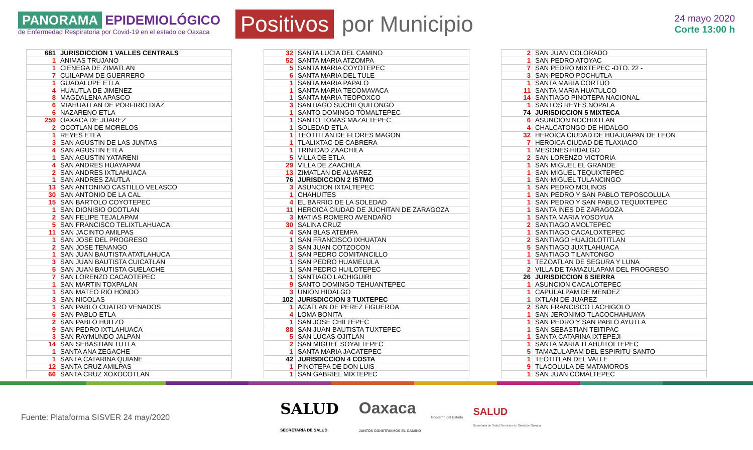PANORAMA EPIDEMIOLÓGICO
de Enfermedad Respiratoria por Covid-19 en el estado de Oaxaca
Positivos por Municipio
24 mayo 2020
Corte 13:00 h
| 681 | JURISDICCION 1 VALLES CENTRALS |
| 1 | ANIMAS TRUJANO |
| 1 | CIENEGA DE ZIMATLAN |
| 7 | CUILAPAM DE GUERRERO |
| 1 | GUADALUPE ETLA |
| 4 | HUAUTLA DE JIMENEZ |
| 8 | MAGDALENA APASCO |
| 6 | MIAHUATLAN DE PORFIRIO DIAZ |
| 6 | NAZARENO ETLA |
| 259 | OAXACA DE JUAREZ |
| 2 | OCOTLAN DE MORELOS |
| 1 | REYES ETLA |
| 3 | SAN AGUSTIN DE LAS JUNTAS |
| 4 | SAN AGUSTIN ETLA |
| 1 | SAN AGUSTIN YATARENI |
| 4 | SAN ANDRES HUAYAPAM |
| 2 | SAN ANDRES IXTLAHUACA |
| 1 | SAN ANDRES ZAUTLA |
| 13 | SAN ANTONINO CASTILLO VELASCO |
| 30 | SAN ANTONIO DE LA CAL |
| 15 | SAN BARTOLO COYOTEPEC |
| 1 | SAN DIONISIO OCOTLAN |
| 2 | SAN FELIPE TEJALAPAM |
| 5 | SAN FRANCISCO TELIXTLAHUACA |
| 11 | SAN JACINTO AMILPAS |
| 1 | SAN JOSE DEL PROGRESO |
| 2 | SAN JOSE TENANGO |
| 1 | SAN JUAN BAUTISTA ATATLAHUCA |
| 3 | SAN JUAN BAUTISTA CUICATLAN |
| 5 | SAN JUAN BAUTISTA GUELACHE |
| 7 | SAN LORENZO CACAOTEPEC |
| 1 | SAN MARTIN TOXPALAN |
| 1 | SAN MATEO RIO HONDO |
| 3 | SAN NICOLAS |
| 1 | SAN PABLO CUATRO VENADOS |
| 6 | SAN PABLO ETLA |
| 2 | SAN PABLO HUITZO |
| 9 | SAN PEDRO IXTLAHUACA |
| 3 | SAN RAYMUNDO JALPAN |
| 14 | SAN SEBASTIAN TUTLA |
| 1 | SANTA ANA ZEGACHE |
| 1 | SANTA CATARINA QUIANE |
| 12 | SANTA CRUZ AMILPAS |
| 66 | SANTA CRUZ XOXOCOTLAN |
| 32 | SANTA LUCIA DEL CAMINO |
| 52 | SANTA MARIA ATZOMPA |
| 5 | SANTA MARIA COYOTEPEC |
| 6 | SANTA MARIA DEL TULE |
| 1 | SANTA MARIA PAPALO |
| 1 | SANTA MARIA TECOMAVACA |
| 1 | SANTA MARIA TEOPOXCO |
| 3 | SANTIAGO SUCHILQUITONGO |
| 1 | SANTO DOMINGO TOMALTEPEC |
| 1 | SANTO TOMAS MAZALTEPEC |
| 1 | SOLEDAD ETLA |
| 1 | TEOTITLAN DE FLORES MAGON |
| 1 | TLALIXTAC DE CABRERA |
| 1 | TRINIDAD ZAACHILA |
| 5 | VILLA DE ETLA |
| 29 | VILLA DE ZAACHILA |
| 13 | ZIMATLAN DE ALVAREZ |
| 76 | JURISDICCION 2 ISTMO |
| 3 | ASUNCION IXTALTEPEC |
| 1 | CHAHUITES |
| 4 | EL BARRIO DE LA SOLEDAD |
| 11 | HEROICA CIUDAD DE JUCHITAN DE ZARAGOZA |
| 3 | MATIAS ROMERO AVENDAÑO |
| 30 | SALINA CRUZ |
| 4 | SAN BLAS ATEMPA |
| 1 | SAN FRANCISCO IXHUATAN |
| 3 | SAN JUAN COTZOCON |
| 1 | SAN PEDRO COMITANCILLO |
| 1 | SAN PEDRO HUAMELULA |
| 1 | SAN PEDRO HUILOTEPEC |
| 1 | SANTIAGO LACHIGUIRI |
| 9 | SANTO DOMINGO TEHUANTEPEC |
| 3 | UNION HIDALGO |
| 102 | JURISDICCION 3 TUXTEPEC |
| 1 | ACATLAN DE PEREZ FIGUEROA |
| 4 | LOMA BONITA |
| 1 | SAN JOSE CHILTEPEC |
| 88 | SAN JUAN BAUTISTA TUXTEPEC |
| 5 | SAN LUCAS OJITLAN |
| 2 | SAN MIGUEL SOYALTEPEC |
| 1 | SANTA MARIA JACATEPEC |
| 42 | JURISDICCION 4 COSTA |
| 1 | PINOTEPA DE DON LUIS |
| 1 | SAN GABRIEL MIXTEPEC |
| 2 | SAN JUAN COLORADO |
| 1 | SAN PEDRO ATOYAC |
| 7 | SAN PEDRO MIXTEPEC -DTO. 22 - |
| 3 | SAN PEDRO POCHUTLA |
| 1 | SANTA MARIA CORTIJO |
| 11 | SANTA MARIA HUATULCO |
| 14 | SANTIAGO PINOTEPA NACIONAL |
| 1 | SANTOS REYES NOPALA |
| 74 | JURISDICCION 5 MIXTECA |
| 6 | ASUNCION NOCHIXTLAN |
| 4 | CHALCATONGO DE HIDALGO |
| 32 | HEROICA CIUDAD DE HUAJUAPAN DE LEON |
| 7 | HEROICA CIUDAD DE TLAXIACO |
| 1 | MESONES HIDALGO |
| 2 | SAN LORENZO VICTORIA |
| 1 | SAN MIGUEL EL GRANDE |
| 1 | SAN MIGUEL TEQUIXTEPEC |
| 1 | SAN MIGUEL TULANCINGO |
| 1 | SAN PEDRO MOLINOS |
| 1 | SAN PEDRO Y SAN PABLO TEPOSCOLULA |
| 1 | SAN PEDRO Y SAN PABLO TEQUIXTEPEC |
| 1 | SANTA INES DE ZARAGOZA |
| 1 | SANTA MARIA YOSOYUA |
| 2 | SANTIAGO AMOLTEPEC |
| 1 | SANTIAGO CACALOXTEPEC |
| 2 | SANTIAGO HUAJOLOTITLAN |
| 5 | SANTIAGO JUXTLAHUACA |
| 1 | SANTIAGO TILANTONGO |
| 1 | TEZOATLAN DE SEGURA Y LUNA |
| 2 | VILLA DE TAMAZULAPAM DEL PROGRESO |
| 26 | JURISDICCION 6 SIERRA |
| 1 | ASUNCION CACALOTEPEC |
| 1 | CAPULALPAM DE MENDEZ |
| 1 | IXTLAN DE JUAREZ |
| 2 | SAN FRANCISCO LACHIGOLO |
| 1 | SAN JERONIMO TLACOCHAHUAYA |
| 1 | SAN PEDRO Y SAN PABLO AYUTLA |
| 1 | SAN SEBASTIAN TEITIPAC |
| 1 | SANTA CATARINA IXTEPEJI |
| 1 | SANTA MARIA TLAHUITOLTEPEC |
| 5 | TAMAZULAPAM DEL ESPIRITU SANTO |
| 1 | TEOTITLAN DEL VALLE |
| 9 | TLACOLULA DE MATAMOROS |
| 1 | SAN JUAN COMALTEPEC |
Fuente: Plataforma SISVER 24 may/2020 SALUD
SECRETARÍA DE SALUD Oaxaca
JUNTOS CONSTRUIMOS EL CAMBIO Gobierno del Estado SALUD
Secretaría de Salud Servicios de Salud de Oaxaca